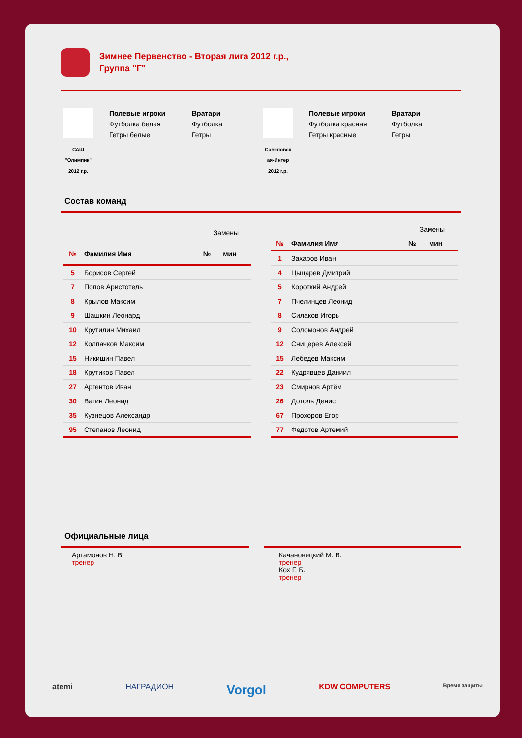Зимнее Первенство - Вторая лига 2012 г.р.,
Группа "Г"
САШ
"Олимпик"
2012 г.р.
Полевые игроки
Футболка белая
Гетры белые
Вратари
Футболка
Гетры
Савеловск ая-Интер
2012 г.р.
Полевые игроки
Футболка красная
Гетры красные
Вратари
Футболка
Гетры
Состав команд
| | | Замены | |
| --- | --- | --- | --- |
| № | Фамилия Имя | № | мин |
| 5 | Борисов Сергей | | |
| 7 | Попов Аристотель | | |
| 8 | Крылов Максим | | |
| 9 | Шашкин Леонард | | |
| 10 | Крутилин Михаил | | |
| 12 | Колпачков Максим | | |
| 15 | Никишин Павел | | |
| 18 | Крутиков Павел | | |
| 27 | Аргентов Иван | | |
| 30 | Вагин Леонид | | |
| 35 | Кузнецов Александр | | |
| 95 | Степанов Леонид | | |
| | | Замены | |
| --- | --- | --- | --- |
| № | Фамилия Имя | № | мин |
| 1 | Захаров Иван | | |
| 4 | Цыцарев Дмитрий | | |
| 5 | Короткий Андрей | | |
| 7 | Пчелинцев Леонид | | |
| 8 | Силаков Игорь | | |
| 9 | Соломонов Андрей | | |
| 12 | Сницерев Алексей | | |
| 15 | Лебедев Максим | | |
| 22 | Кудрявцев Даниил | | |
| 23 | Смирнов Артём | | |
| 26 | Дотоль Денис | | |
| 67 | Прохоров Егор | | |
| 77 | Федотов Артемий | | |
Официальные лица
Артамонов Н. В.
тренер
Качановецкий М. В.
тренер
Кох Г. Б.
тренер
atemi НАГРАДИОН Vorgol KDW COMPUTERS Время защиты